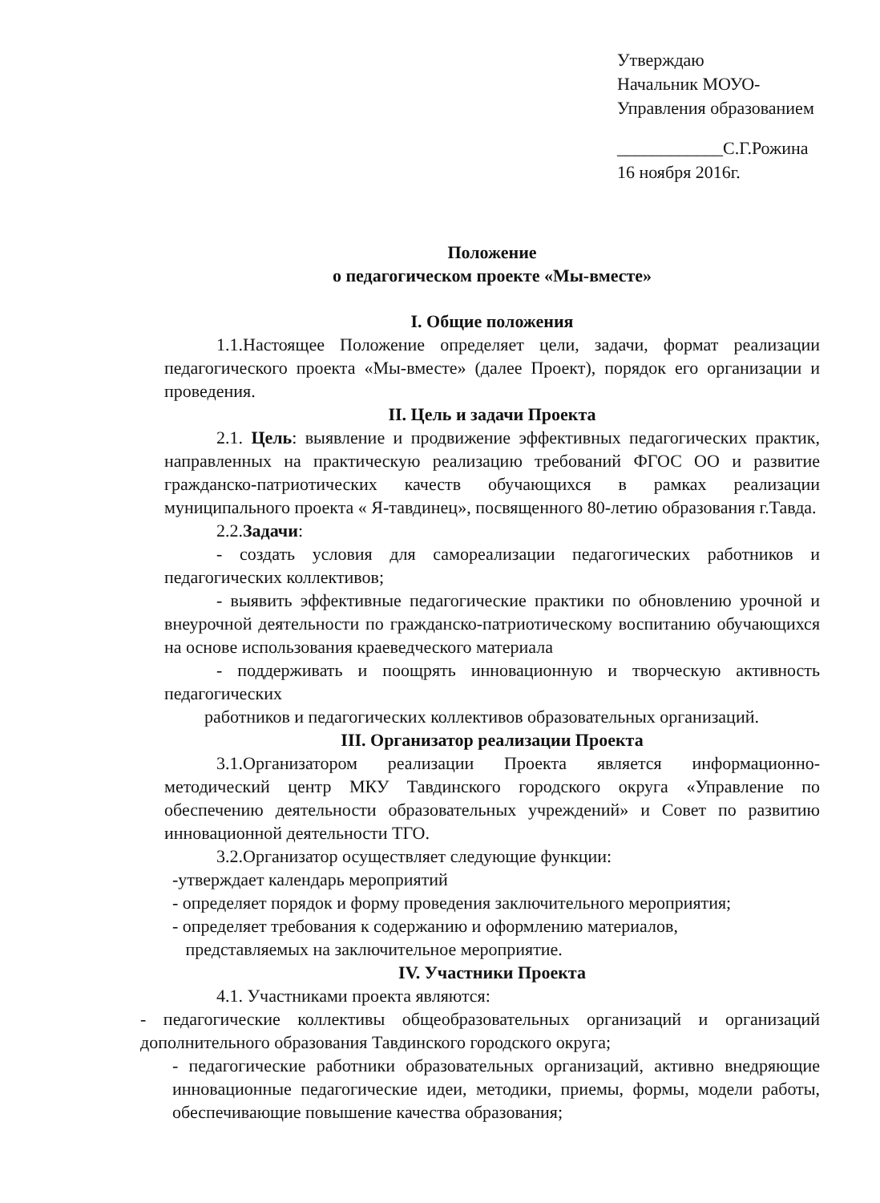Утверждаю
Начальник МОУО-
Управления образованием
____________С.Г.Рожина
16 ноября 2016г.
Положение
о педагогическом проекте «Мы-вместе»
I. Общие положения
1.1.Настоящее Положение определяет цели, задачи, формат реализации педагогического проекта «Мы-вместе» (далее Проект), порядок его организации и проведения.
II. Цель и задачи Проекта
2.1. Цель: выявление и продвижение эффективных педагогических практик, направленных на практическую реализацию требований ФГОС ОО и развитие гражданско-патриотических качеств обучающихся в рамках реализации муниципального проекта « Я-тавдинец», посвященного 80-летию образования г.Тавда.
2.2.Задачи:
- создать условия для самореализации педагогических работников и педагогических коллективов;
- выявить эффективные педагогические практики по обновлению урочной и внеурочной деятельности по гражданско-патриотическому воспитанию обучающихся на основе использования краеведческого материала
- поддерживать и поощрять инновационную и творческую активность педагогических
работников и педагогических коллективов образовательных организаций.
III. Организатор реализации Проекта
3.1.Организатором реализации Проекта является информационно-методический центр МКУ Тавдинского городского округа «Управление по обеспечению деятельности образовательных учреждений» и Совет по развитию инновационной деятельности ТГО.
3.2.Организатор осуществляет следующие функции:
-утверждает календарь мероприятий
- определяет порядок и форму проведения заключительного мероприятия;
- определяет требования к содержанию и оформлению материалов,
представляемых на заключительное мероприятие.
IV. Участники Проекта
4.1. Участниками проекта являются:
- педагогические коллективы общеобразовательных организаций и организаций дополнительного образования Тавдинского городского округа;
- педагогические работники образовательных организаций, активно внедряющие инновационные педагогические идеи, методики, приемы, формы, модели работы, обеспечивающие повышение качества образования;